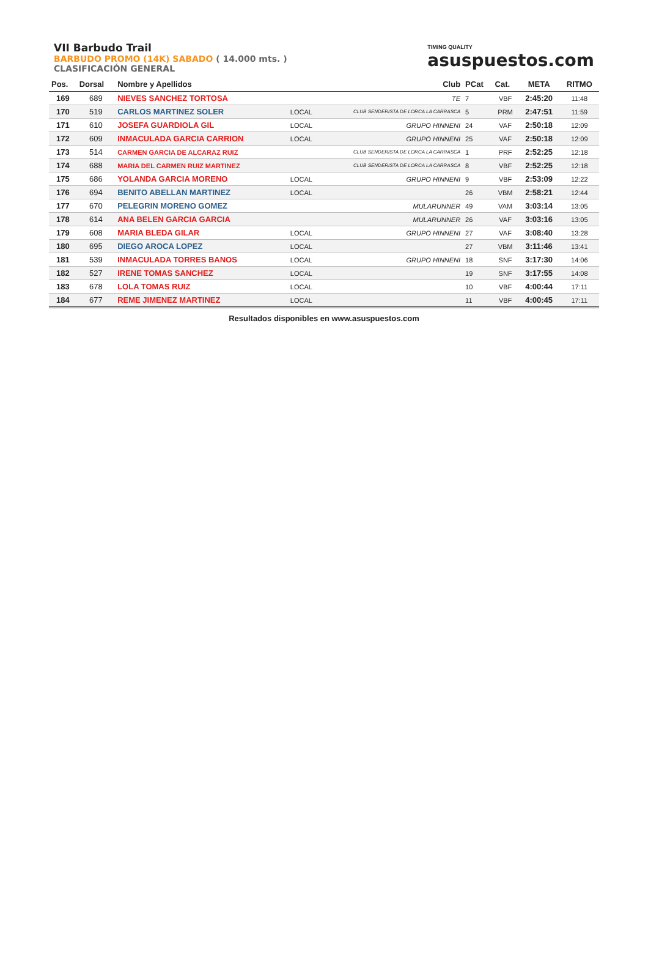VII Barbudo Trail
BARBUDO PROMO (14K) SABADO ( 14.000 mts. )
CLASIFICACIÓN GENERAL
TIMING QUALITY
asuspuestos.com
| Pos. | Dorsal | Nombre y Apellidos | | Club | PCat | Cat. | META | RITMO |
| --- | --- | --- | --- | --- | --- | --- | --- | --- |
| 169 | 689 | NIEVES SANCHEZ TORTOSA | | TE | 7 | VBF | 2:45:20 | 11:48 |
| 170 | 519 | CARLOS MARTINEZ SOLER | LOCAL | CLUB SENDERISTA DE LORCA LA CARRASCA | 5 | PRM | 2:47:51 | 11:59 |
| 171 | 610 | JOSEFA GUARDIOLA GIL | LOCAL | GRUPO HINNENI | 24 | VAF | 2:50:18 | 12:09 |
| 172 | 609 | INMACULADA GARCIA CARRION | LOCAL | GRUPO HINNENI | 25 | VAF | 2:50:18 | 12:09 |
| 173 | 514 | CARMEN GARCIA DE ALCARAZ RUIZ | | CLUB SENDERISTA DE LORCA LA CARRASCA | 1 | PRF | 2:52:25 | 12:18 |
| 174 | 688 | MARIA DEL CARMEN RUIZ MARTINEZ | | CLUB SENDERISTA DE LORCA LA CARRASCA | 8 | VBF | 2:52:25 | 12:18 |
| 175 | 686 | YOLANDA GARCIA MORENO | LOCAL | GRUPO HINNENI | 9 | VBF | 2:53:09 | 12:22 |
| 176 | 694 | BENITO ABELLAN MARTINEZ | LOCAL | | 26 | VBM | 2:58:21 | 12:44 |
| 177 | 670 | PELEGRIN MORENO GOMEZ | | MULARUNNER | 49 | VAM | 3:03:14 | 13:05 |
| 178 | 614 | ANA BELEN GARCIA GARCIA | | MULARUNNER | 26 | VAF | 3:03:16 | 13:05 |
| 179 | 608 | MARIA BLEDA GILAR | LOCAL | GRUPO HINNENI | 27 | VAF | 3:08:40 | 13:28 |
| 180 | 695 | DIEGO AROCA LOPEZ | LOCAL | | 27 | VBM | 3:11:46 | 13:41 |
| 181 | 539 | INMACULADA TORRES BANOS | LOCAL | GRUPO HINNENI | 18 | SNF | 3:17:30 | 14:06 |
| 182 | 527 | IRENE TOMAS SANCHEZ | LOCAL | | 19 | SNF | 3:17:55 | 14:08 |
| 183 | 678 | LOLA TOMAS RUIZ | LOCAL | | 10 | VBF | 4:00:44 | 17:11 |
| 184 | 677 | REME JIMENEZ MARTINEZ | LOCAL | | 11 | VBF | 4:00:45 | 17:11 |
Resultados disponibles en www.asuspuestos.com